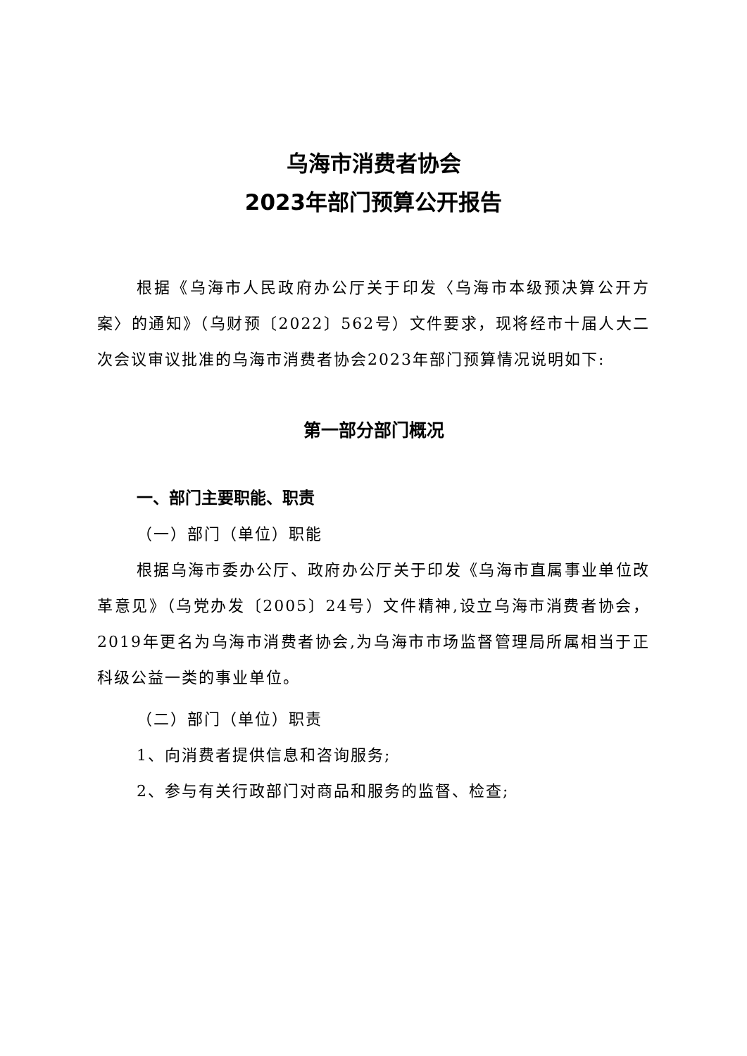乌海市消费者协会
2023年部门预算公开报告
根据《乌海市人民政府办公厅关于印发〈乌海市本级预决算公开方案〉的通知》（乌财预〔2022〕562号）文件要求，现将经市十届人大二次会议审议批准的乌海市消费者协会2023年部门预算情况说明如下:
第一部分部门概况
一、部门主要职能、职责
（一）部门（单位）职能
根据乌海市委办公厅、政府办公厅关于印发《乌海市直属事业单位改革意见》（乌党办发〔2005〕24号）文件精神,设立乌海市消费者协会，2019年更名为乌海市消费者协会,为乌海市市场监督管理局所属相当于正科级公益一类的事业单位。
（二）部门（单位）职责
1、向消费者提供信息和咨询服务;
2、参与有关行政部门对商品和服务的监督、检查;